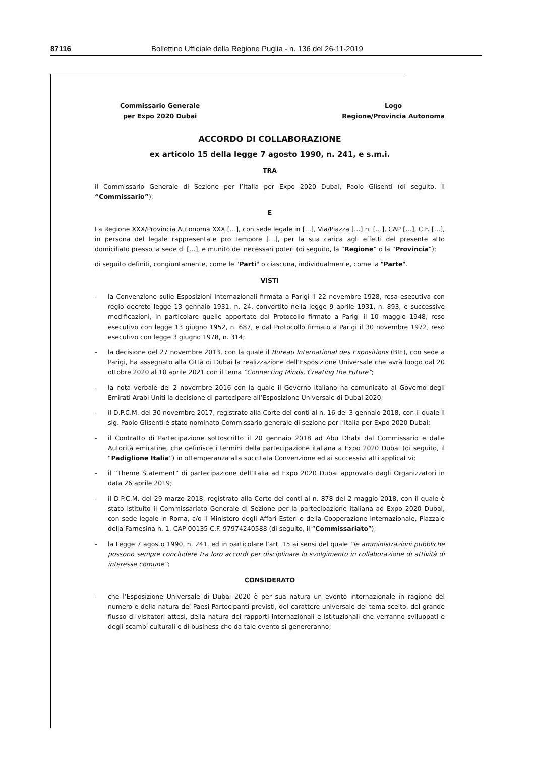87116 Bollettino Ufficiale della Regione Puglia - n. 136 del 26-11-2019
Commissario Generale
per Expo 2020 Dubai
Logo
Regione/Provincia Autonoma
ACCORDO DI COLLABORAZIONE
ex articolo 15 della legge 7 agosto 1990, n. 241, e s.m.i.
TRA
il Commissario Generale di Sezione per l’Italia per Expo 2020 Dubai, Paolo Glisenti (di seguito, il “Commissario”);
E
La Regione XXX/Provincia Autonoma XXX […], con sede legale in […], Via/Piazza […] n. […], CAP […], C.F. […], in persona del legale rappresentate pro tempore […], per la sua carica agli effetti del presente atto domiciliato presso la sede di […], e munito dei necessari poteri (di seguito, la “Regione” o la “Provincia”);
di seguito definiti, congiuntamente, come le "Parti" o ciascuna, individualmente, come la "Parte".
VISTI
- la Convenzione sulle Esposizioni Internazionali firmata a Parigi il 22 novembre 1928, resa esecutiva con regio decreto legge 13 gennaio 1931, n. 24, convertito nella legge 9 aprile 1931, n. 893, e successive modificazioni, in particolare quelle apportate dal Protocollo firmato a Parigi il 10 maggio 1948, reso esecutivo con legge 13 giugno 1952, n. 687, e dal Protocollo firmato a Parigi il 30 novembre 1972, reso esecutivo con legge 3 giugno 1978, n. 314;
- la decisione del 27 novembre 2013, con la quale il Bureau International des Expositions (BIE), con sede a Parigi, ha assegnato alla Città di Dubai la realizzazione dell’Esposizione Universale che avrà luogo dal 20 ottobre 2020 al 10 aprile 2021 con il tema “Connecting Minds, Creating the Future”;
- la nota verbale del 2 novembre 2016 con la quale il Governo italiano ha comunicato al Governo degli Emirati Arabi Uniti la decisione di partecipare all’Esposizione Universale di Dubai 2020;
- il D.P.C.M. del 30 novembre 2017, registrato alla Corte dei conti al n. 16 del 3 gennaio 2018, con il quale il sig. Paolo Glisenti è stato nominato Commissario generale di sezione per l’Italia per Expo 2020 Dubai;
- il Contratto di Partecipazione sottoscritto il 20 gennaio 2018 ad Abu Dhabi dal Commissario e dalle Autorità emiratine, che definisce i termini della partecipazione italiana a Expo 2020 Dubai (di seguito, il “Padiglione Italia”) in ottemperanza alla succitata Convenzione ed ai successivi atti applicativi;
- il “Theme Statement” di partecipazione dell’Italia ad Expo 2020 Dubai approvato dagli Organizzatori in data 26 aprile 2019;
- il D.P.C.M. del 29 marzo 2018, registrato alla Corte dei conti al n. 878 del 2 maggio 2018, con il quale è stato istituito il Commissariato Generale di Sezione per la partecipazione italiana ad Expo 2020 Dubai, con sede legale in Roma, c/o il Ministero degli Affari Esteri e della Cooperazione Internazionale, Piazzale della Farnesina n. 1, CAP 00135 C.F. 97974240588 (di seguito, il “Commissariato”);
- la Legge 7 agosto 1990, n. 241, ed in particolare l’art. 15 ai sensi del quale “le amministrazioni pubbliche possono sempre concludere tra loro accordi per disciplinare lo svolgimento in collaborazione di attività di interesse comune”;
CONSIDERATO
- che l’Esposizione Universale di Dubai 2020 è per sua natura un evento internazionale in ragione del numero e della natura dei Paesi Partecipanti previsti, del carattere universale del tema scelto, del grande flusso di visitatori attesi, della natura dei rapporti internazionali e istituzionali che verranno sviluppati e degli scambi culturali e di business che da tale evento si genereranno;